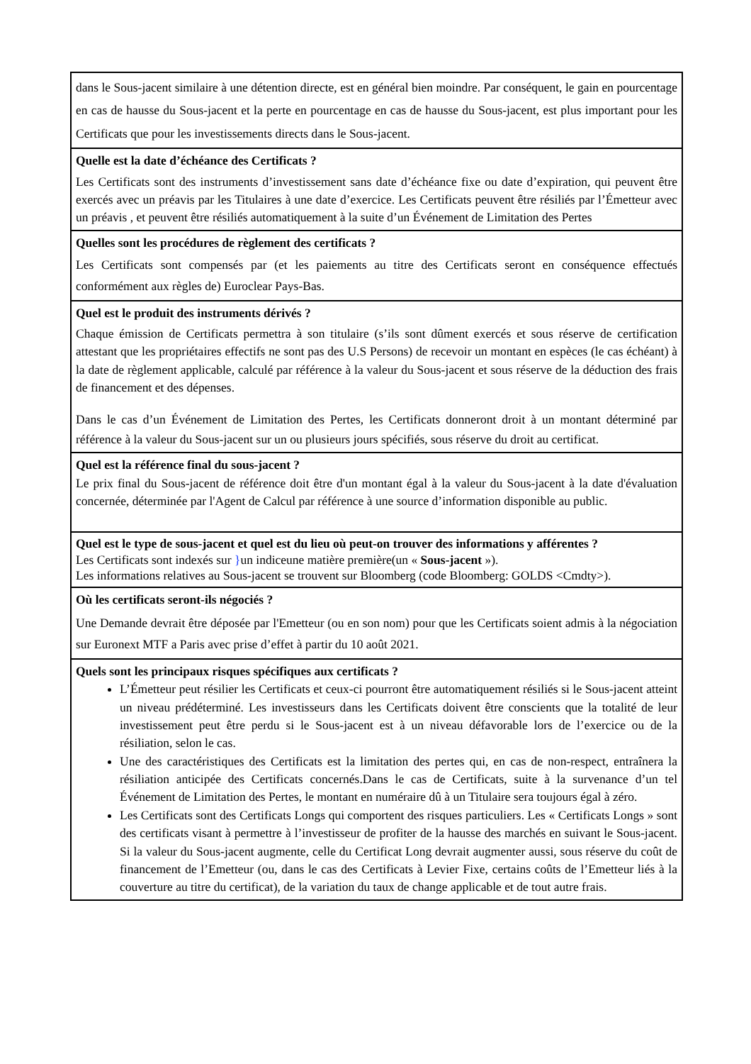| dans le Sous-jacent similaire à une détention directe, est en général bien moindre. Par conséquent, le gain en pourcentage en cas de hausse du Sous-jacent et la perte en pourcentage en cas de hausse du Sous-jacent, est plus important pour les Certificats que pour les investissements directs dans le Sous-jacent. |
| Quelle est la date d’échéance des Certificats ? Les Certificats sont des instruments d’investissement sans date d’échéance fixe ou date d’expiration, qui peuvent être exercés avec un préavis par les Titulaires à une date d’exercice. Les Certificats peuvent être résiliés par l’Émetteur avec un préavis , et peuvent être résiliés automatiquement à la suite d’un Événement de Limitation des Pertes |
| Quelles sont les procédures de règlement des certificats ? Les Certificats sont compensés par (et les paiements au titre des Certificats seront en conséquence effectués conformément aux règles de) Euroclear Pays-Bas. |
| Quel est le produit des instruments dérivés ? Chaque émission de Certificats permettra à son titulaire (s’ils sont dûment exercés et sous réserve de certification attestant que les propriétaires effectifs ne sont pas des U.S Persons) de recevoir un montant en espèces (le cas échéant) à la date de règlement applicable, calculé par référence à la valeur du Sous-jacent et sous réserve de la déduction des frais de financement et des dépenses. Dans le cas d’un Événement de Limitation des Pertes, les Certificats donneront droit à un montant déterminé par référence à la valeur du Sous-jacent sur un ou plusieurs jours spécifiés, sous réserve du droit au certificat. |
| Quel est la référence final du sous-jacent ? Le prix final du Sous-jacent de référence doit être d'un montant égal à la valeur du Sous-jacent à la date d'évaluation concernée, déterminée par l'Agent de Calcul par référence à une source d’information disponible au public. |
| Quel est le type de sous-jacent et quel est du lieu où peut-on trouver des informations y afférentes ? Les Certificats sont indexés sur } un indiceune matière première(un « Sous-jacent »). Les informations relatives au Sous-jacent se trouvent sur Bloomberg (code Bloomberg: GOLDS <Cmdty>). |
| Où les certificats seront-ils négociés ? Une Demande devrait être déposée par l'Emetteur (ou en son nom) pour que les Certificats soient admis à la négociation sur Euronext MTF a Paris avec prise d’effet à partir du 10 août 2021. |
| Quels sont les principaux risques spécifiques aux certificats ? L’Émetteur peut résilier les Certificats et ceux-ci pourront être automatiquement résiliés si le Sous-jacent atteint un niveau prédéterminé. Les investisseurs dans les Certificats doivent être conscients que la totalité de leur investissement peut être perdu si le Sous-jacent est à un niveau défavorable lors de l’exercice ou de la résiliation, selon le cas. Une des caractéristiques des Certificats est la limitation des pertes qui, en cas de non-respect, entraînera la résiliation anticipée des Certificats concernés.Dans le cas de Certificats, suite à la survenance d’un tel Événement de Limitation des Pertes, le montant en numéraire dû à un Titulaire sera toujours égal à zéro. Les Certificats sont des Certificats Longs qui comportent des risques particuliers. Les « Certificats Longs » sont des certificats visant à permettre à l’investisseur de profiter de la hausse des marchés en suivant le Sous-jacent. Si la valeur du Sous-jacent augmente, celle du Certificat Long devrait augmenter aussi, sous réserve du coût de financement de l’Emetteur (ou, dans le cas des Certificats à Levier Fixe, certains coûts de l’Emetteur liés à la couverture au titre du certificat), de la variation du taux de change applicable et de tout autre frais. |